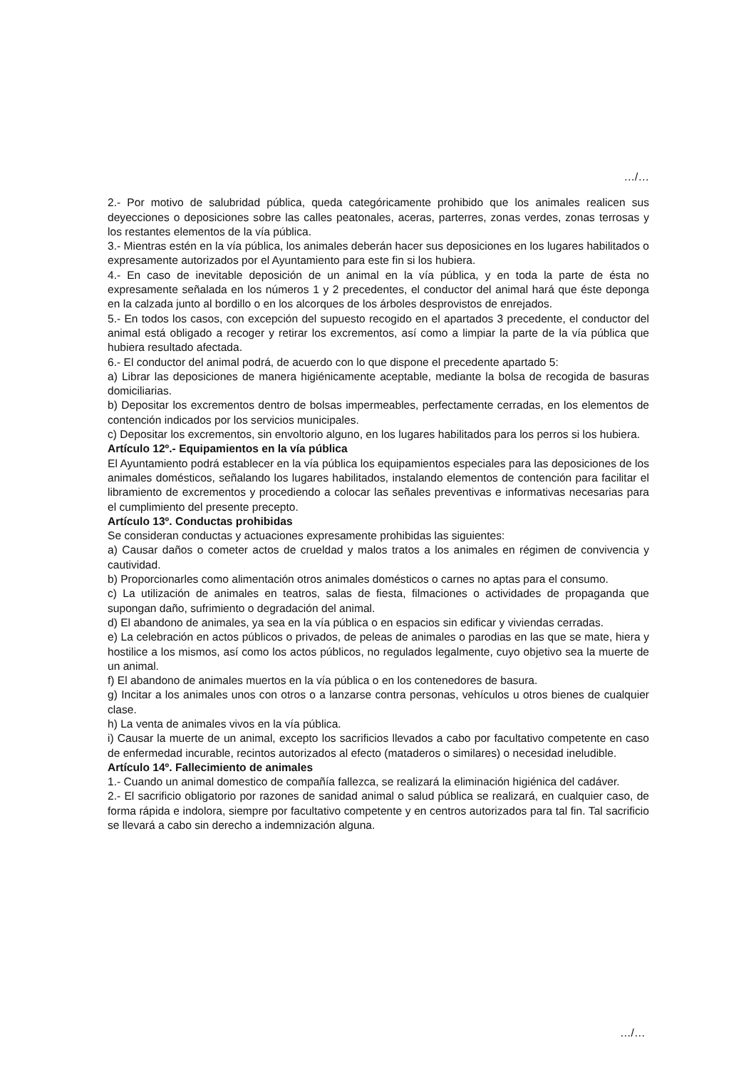…/…
2.- Por motivo de salubridad pública, queda categóricamente prohibido que los animales realicen sus deyecciones o deposiciones sobre las calles peatonales, aceras, parterres, zonas verdes, zonas terrosas y los restantes elementos de la vía pública.
3.- Mientras estén en la vía pública, los animales deberán hacer sus deposiciones en los lugares habilitados o expresamente autorizados por el Ayuntamiento para este fin si los hubiera.
4.- En caso de inevitable deposición de un animal en la vía pública, y en toda la parte de ésta no expresamente señalada en los números 1 y 2 precedentes, el conductor del animal hará que éste deponga en la calzada junto al bordillo o en los alcorques de los árboles desprovistos de enrejados.
5.- En todos los casos, con excepción del supuesto recogido en el apartados 3 precedente, el conductor del animal está obligado a recoger y retirar los excrementos, así como a limpiar la parte de la vía pública que hubiera resultado afectada.
6.- El conductor del animal podrá, de acuerdo con lo que dispone el precedente apartado 5:
a) Librar las deposiciones de manera higiénicamente aceptable, mediante la bolsa de recogida de basuras domiciliarias.
b) Depositar los excrementos dentro de bolsas impermeables, perfectamente cerradas, en los elementos de contención indicados por los servicios municipales.
c) Depositar los excrementos, sin envoltorio alguno, en los lugares habilitados para los perros si los hubiera.
Artículo 12º.- Equipamientos en la vía pública
El Ayuntamiento podrá establecer en la vía pública los equipamientos especiales para las deposiciones de los animales domésticos, señalando los lugares habilitados, instalando elementos de contención para facilitar el libramiento de excrementos y procediendo a colocar las señales preventivas e informativas necesarias para el cumplimiento del presente precepto.
Artículo 13º. Conductas prohibidas
Se consideran conductas y actuaciones expresamente prohibidas las siguientes:
a) Causar daños o cometer actos de crueldad y malos tratos a los animales en régimen de convivencia y cautividad.
b) Proporcionarles como alimentación otros animales domésticos o carnes no aptas para el consumo.
c) La utilización de animales en teatros, salas de fiesta, filmaciones o actividades de propaganda que supongan daño, sufrimiento o degradación del animal.
d) El abandono de animales, ya sea en la vía pública o en espacios sin edificar y viviendas cerradas.
e) La celebración en actos públicos o privados, de peleas de animales o parodias en las que se mate, hiera y hostilice a los mismos, así como los actos públicos, no regulados legalmente, cuyo objetivo sea la muerte de un animal.
f) El abandono de animales muertos en la vía pública o en los contenedores de basura.
g) Incitar a los animales unos con otros o a lanzarse contra personas, vehículos u otros bienes de cualquier clase.
h) La venta de animales vivos en la vía pública.
i) Causar la muerte de un animal, excepto los sacrificios llevados a cabo por facultativo competente en caso de enfermedad incurable, recintos autorizados al efecto (mataderos o similares) o necesidad ineludible.
Artículo 14º. Fallecimiento de animales
1.- Cuando un animal domestico de compañía fallezca, se realizará la eliminación higiénica del cadáver.
2.- El sacrificio obligatorio por razones de sanidad animal o salud pública se realizará, en cualquier caso, de forma rápida e indolora, siempre por facultativo competente y en centros autorizados para tal fin. Tal sacrificio se llevará a cabo sin derecho a indemnización alguna.
…/…